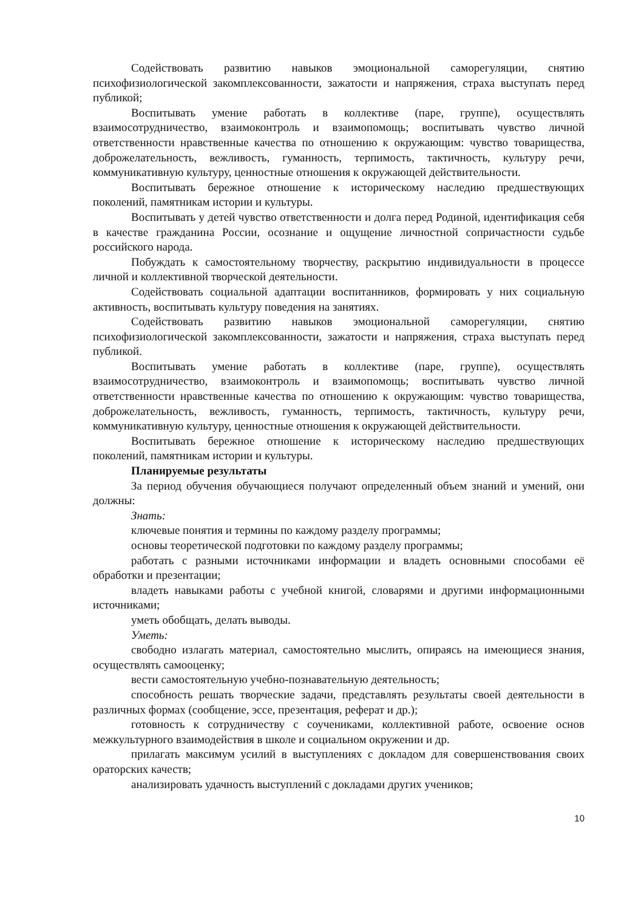Содействовать развитию навыков эмоциональной саморегуляции, снятию психофизиологической закомплексованности, зажатости и напряжения, страха выступать перед публикой;
Воспитывать умение работать в коллективе (паре, группе), осуществлять взаимосотрудничество, взаимоконтроль и взаимопомощь; воспитывать чувство личной ответственности нравственные качества по отношению к окружающим: чувство товарищества, доброжелательность, вежливость, гуманность, терпимость, тактичность, культуру речи, коммуникативную культуру, ценностные отношения к окружающей действительности.
Воспитывать бережное отношение к историческому наследию предшествующих поколений, памятникам истории и культуры.
Воспитывать у детей чувство ответственности и долга перед Родиной, идентификация себя в качестве гражданина России, осознание и ощущение личностной сопричастности судьбе российского народа.
Побуждать к самостоятельному творчеству, раскрытию индивидуальности в процессе личной и коллективной творческой деятельности.
Содействовать социальной адаптации воспитанников, формировать у них социальную активность, воспитывать культуру поведения на занятиях.
Содействовать развитию навыков эмоциональной саморегуляции, снятию психофизиологической закомплексованности, зажатости и напряжения, страха выступать перед публикой.
Воспитывать умение работать в коллективе (паре, группе), осуществлять взаимосотрудничество, взаимоконтроль и взаимопомощь; воспитывать чувство личной ответственности нравственные качества по отношению к окружающим: чувство товарищества, доброжелательность, вежливость, гуманность, терпимость, тактичность, культуру речи, коммуникативную культуру, ценностные отношения к окружающей действительности.
Воспитывать бережное отношение к историческому наследию предшествующих поколений, памятникам истории и культуры.
Планируемые результаты
За период обучения обучающиеся получают определенный объем знаний и умений, они должны:
Знать:
ключевые понятия и термины по каждому разделу программы;
основы теоретической подготовки по каждому разделу программы;
работать с разными источниками информации и владеть основными способами её обработки и презентации;
владеть навыками работы с учебной книгой, словарями и другими информационными источниками;
уметь обобщать, делать выводы.
Уметь:
свободно излагать материал, самостоятельно мыслить, опираясь на имеющиеся знания, осуществлять самооценку;
вести самостоятельную учебно-познавательную деятельность;
способность решать творческие задачи, представлять результаты своей деятельности в различных формах (сообщение, эссе, презентация, реферат и др.);
готовность к сотрудничеству с соучениками, коллективной работе, освоение основ межкультурного взаимодействия в школе и социальном окружении и др.
прилагать максимум усилий в выступлениях с докладом для совершенствования своих ораторских качеств;
анализировать удачность выступлений с докладами других учеников;
10